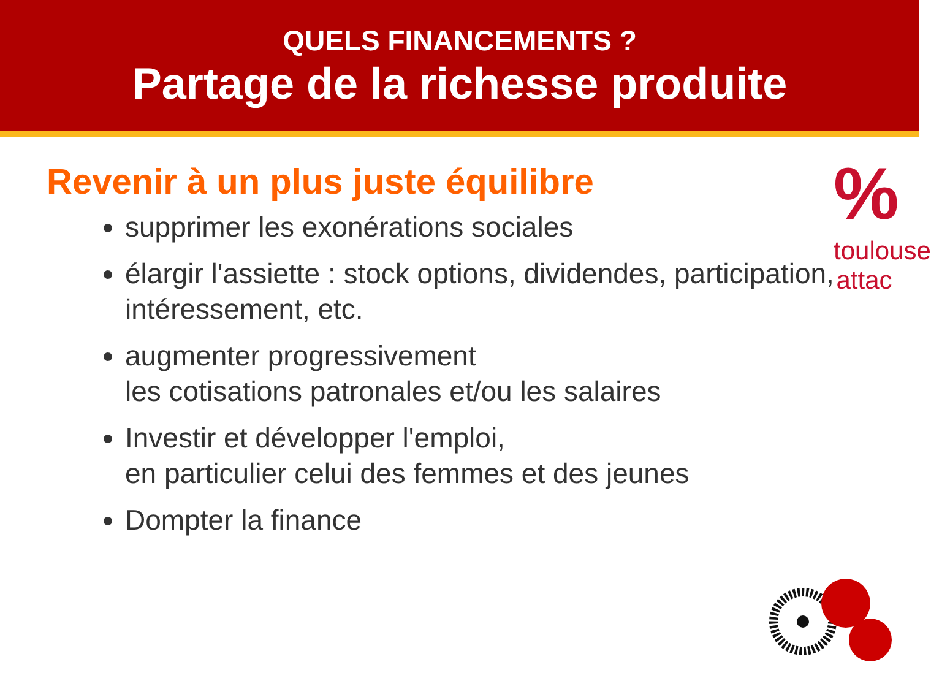QUELS FINANCEMENTS ?
Partage de la richesse produite
%
toulouse
attac
Revenir à un plus juste équilibre
supprimer les exonérations sociales
élargir l'assiette : stock options, dividendes, participation, intéressement, etc.
augmenter progressivement
les cotisations patronales et/ou les salaires
Investir et développer l'emploi,
en particulier celui des femmes et des jeunes
Dompter la finance